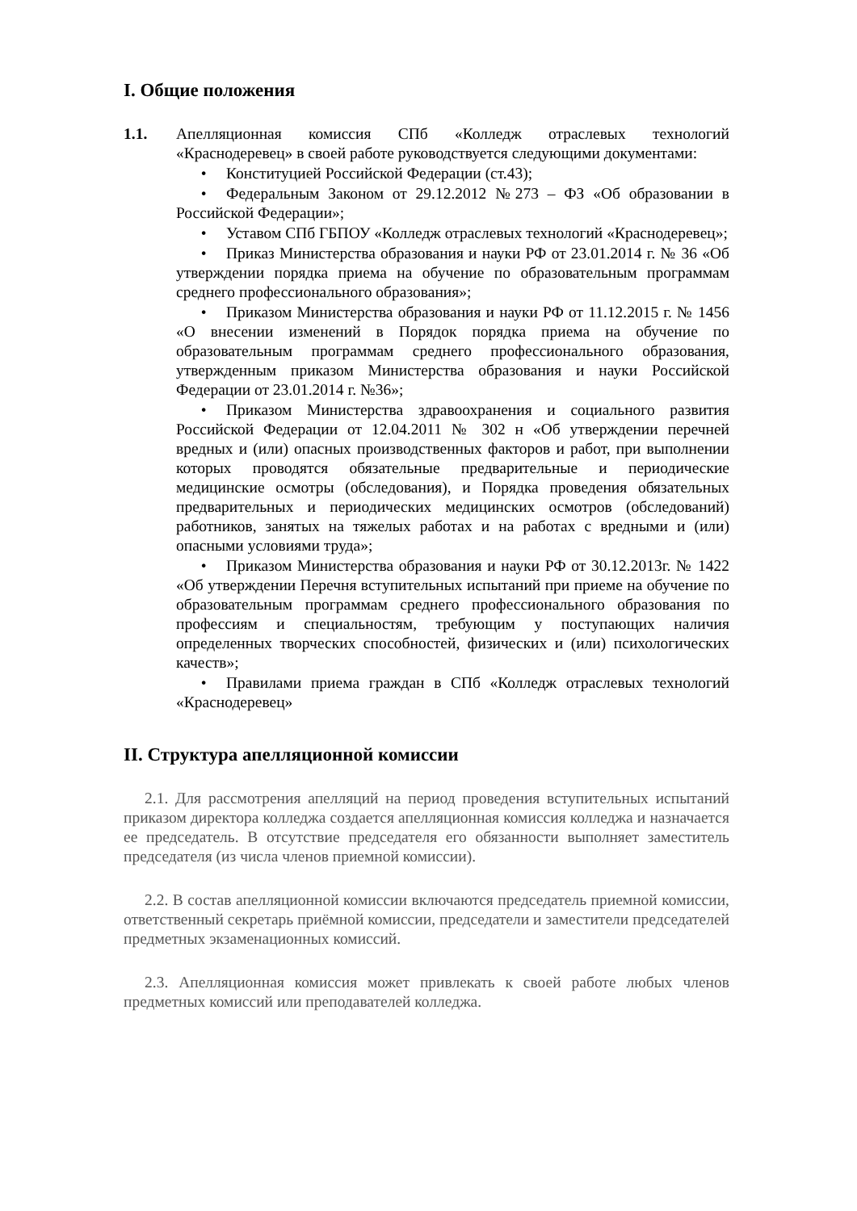I. Общие положения
1.1. Апелляционная комиссия СПб «Колледж отраслевых технологий «Краснодеревец» в своей работе руководствуется следующими документами:
• Конституцией Российской Федерации (ст.43);
• Федеральным Законом от 29.12.2012 №273 – ФЗ «Об образовании в Российской Федерации»;
• Уставом СПб ГБПОУ «Колледж отраслевых технологий «Краснодеревец»;
• Приказ Министерства образования и науки РФ от 23.01.2014 г. № 36 «Об утверждении порядка приема на обучение по образовательным программам среднего профессионального образования»;
• Приказом Министерства образования и науки РФ от 11.12.2015 г. № 1456 «О внесении изменений в Порядок порядка приема на обучение по образовательным программам среднего профессионального образования, утвержденным приказом Министерства образования и науки Российской Федерации от 23.01.2014 г. №36»;
• Приказом Министерства здравоохранения и социального развития Российской Федерации от 12.04.2011 № 302 н «Об утверждении перечней вредных и (или) опасных производственных факторов и работ, при выполнении которых проводятся обязательные предварительные и периодические медицинские осмотры (обследования), и Порядка проведения обязательных предварительных и периодических медицинских осмотров (обследований) работников, занятых на тяжелых работах и на работах с вредными и (или) опасными условиями труда»;
• Приказом Министерства образования и науки РФ от 30.12.2013г. № 1422 «Об утверждении Перечня вступительных испытаний при приеме на обучение по образовательным программам среднего профессионального образования по профессиям и специальностям, требующим у поступающих наличия определенных творческих способностей, физических и (или) психологических качеств»;
• Правилами приема граждан в СПб «Колледж отраслевых технологий «Краснодеревец»
II. Структура апелляционной комиссии
2.1. Для рассмотрения апелляций на период проведения вступительных испытаний приказом директора колледжа создается апелляционная комиссия колледжа и назначается ее председатель. В отсутствие председателя его обязанности выполняет заместитель председателя (из числа членов приемной комиссии).
2.2. В состав апелляционной комиссии включаются председатель приемной комиссии, ответственный секретарь приёмной комиссии, председатели и заместители председателей предметных экзаменационных комиссий.
2.3. Апелляционная комиссия может привлекать к своей работе любых членов предметных комиссий или преподавателей колледжа.